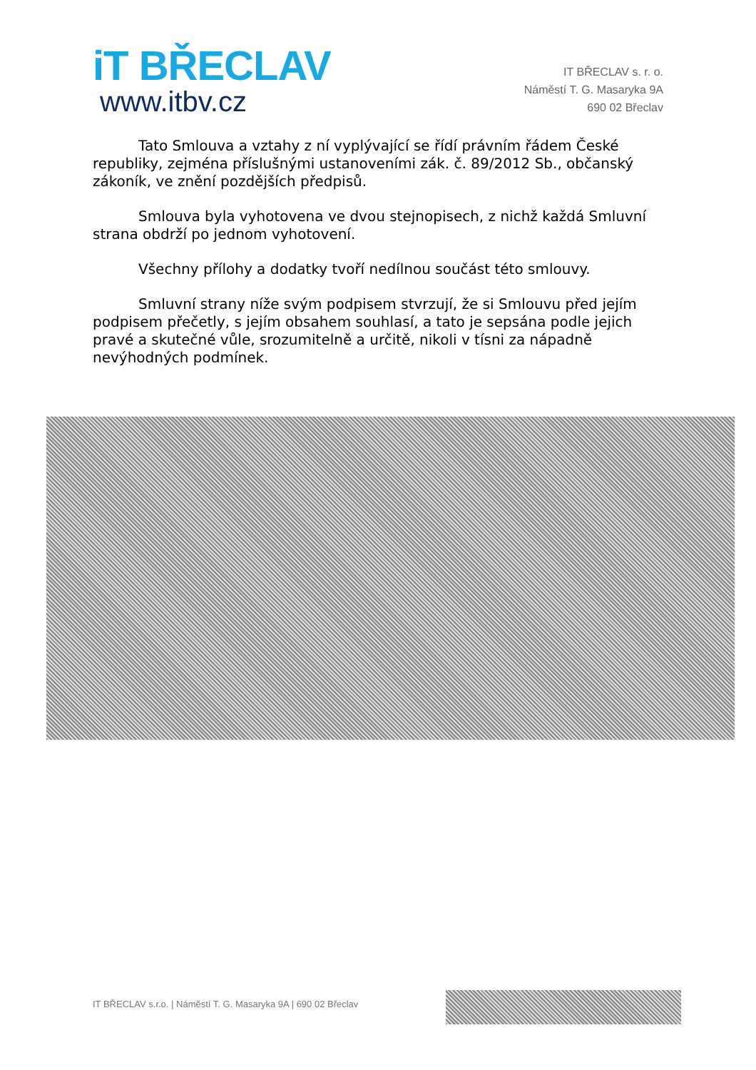iT BŘECLAV
www.itbv.cz
IT BŘECLAV s. r. o.
Náměstí T. G. Masaryka 9A
690 02 Břeclav
Tato Smlouva a vztahy z ní vyplývající se řídí právním řádem České republiky, zejména příslušnými ustanoveními zák. č. 89/2012 Sb., občanský zákoník, ve znění pozdějších předpisů.
Smlouva byla vyhotovena ve dvou stejnopisech, z nichž každá Smluvní strana obdrží po jednom vyhotovení.
Všechny přílohy a dodatky tvoří nedílnou součást této smlouvy.
Smluvní strany níže svým podpisem stvrzují, že si Smlouvu před jejím podpisem přečetly, s jejím obsahem souhlasí, a tato je sepsána podle jejich pravé a skutečné vůle, srozumitelně a určitě, nikoli v tísni za nápadně nevýhodných podmínek.
IT BŘECLAV s.r.o. | Náměstí T. G. Masaryka 9A | 690 02 Břeclav